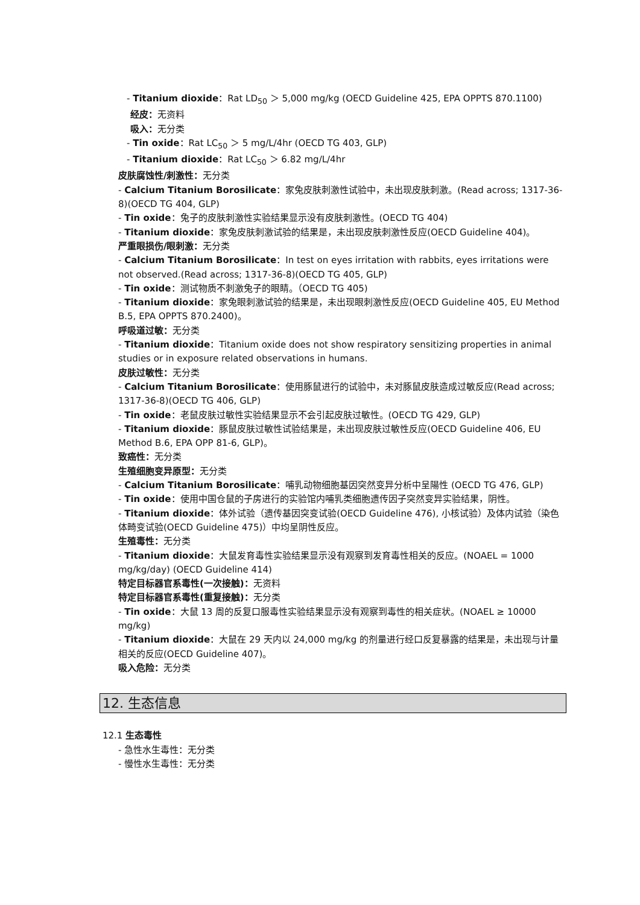- Titanium dioxide：Rat LD<sub>50</sub> ＞ 5,000 mg/kg (OECD Guideline 425, EPA OPPTS 870.1100)
经皮：无资料
吸入：无分类
- Tin oxide：Rat LC<sub>50</sub> ＞ 5 mg/L/4hr (OECD TG 403, GLP)
- Titanium dioxide：Rat LC<sub>50</sub> ＞ 6.82 mg/L/4hr
皮肤腐蚀性/刺激性：无分类
- Calcium Titanium Borosilicate：家兔皮肤刺激性试验中，未出现皮肤刺激。(Read across; 1317-36-8)(OECD TG 404, GLP)
- Tin oxide：兔子的皮肤刺激性实验结果显示没有皮肤刺激性。(OECD TG 404)
- Titanium dioxide：家兔皮肤刺激试验的结果是，未出现皮肤刺激性反应(OECD Guideline 404)。
严重眼损伤/眼刺激：无分类
- Calcium Titanium Borosilicate：In test on eyes irritation with rabbits, eyes irritations were not observed.(Read across; 1317-36-8)(OECD TG 405, GLP)
- Tin oxide：测试物质不刺激兔子的眼睛。（OECD TG 405)
- Titanium dioxide：家兔眼刺激试验的结果是，未出现眼刺激性反应(OECD Guideline 405, EU Method B.5, EPA OPPTS 870.2400)。
呼吸道过敏：无分类
- Titanium dioxide：Titanium oxide does not show respiratory sensitizing properties in animal studies or in exposure related observations in humans.
皮肤过敏性：无分类
- Calcium Titanium Borosilicate：使用豚鼠进行的试验中，未对豚鼠皮肤造成过敏反应(Read across; 1317-36-8)(OECD TG 406, GLP)
- Tin oxide：老鼠皮肤过敏性实验结果显示不会引起皮肤过敏性。(OECD TG 429, GLP)
- Titanium dioxide：豚鼠皮肤过敏性试验结果是，未出现皮肤过敏性反应(OECD Guideline 406, EU Method B.6, EPA OPP 81-6, GLP)。
致癌性：无分类
生殖细胞变异原型：无分类
- Calcium Titanium Borosilicate：哺乳动物细胞基因突然变异分析中呈陽性 (OECD TG 476, GLP)
- Tin oxide：使用中国仓鼠的子房进行的实验馆内哺乳类细胞遗传因子突然变异实验结果，阴性。
- Titanium dioxide：体外试验（遗传基因突变试验(OECD Guideline 476), 小核试验）及体内试验（染色体畸变试验(OECD Guideline 475)）中均呈阴性反应。
生殖毒性：无分类
- Titanium dioxide：大鼠发育毒性实验结果显示没有观察到发育毒性相关的反应。(NOAEL = 1000 mg/kg/day) (OECD Guideline 414)
特定目标器官系毒性(一次接触)：无资料
特定目标器官系毒性(重复接触)：无分类
- Tin oxide：大鼠 13 周的反复口服毒性实验结果显示没有观察到毒性的相关症状。(NOAEL ≥ 10000 mg/kg)
- Titanium dioxide：大鼠在 29 天内以 24,000 mg/kg 的剂量进行经口反复暴露的结果是，未出现与计量相关的反应(OECD Guideline 407)。
吸入危险：无分类
12. 生态信息
12.1 生态毒性
- 急性水生毒性：无分类
- 慢性水生毒性：无分类